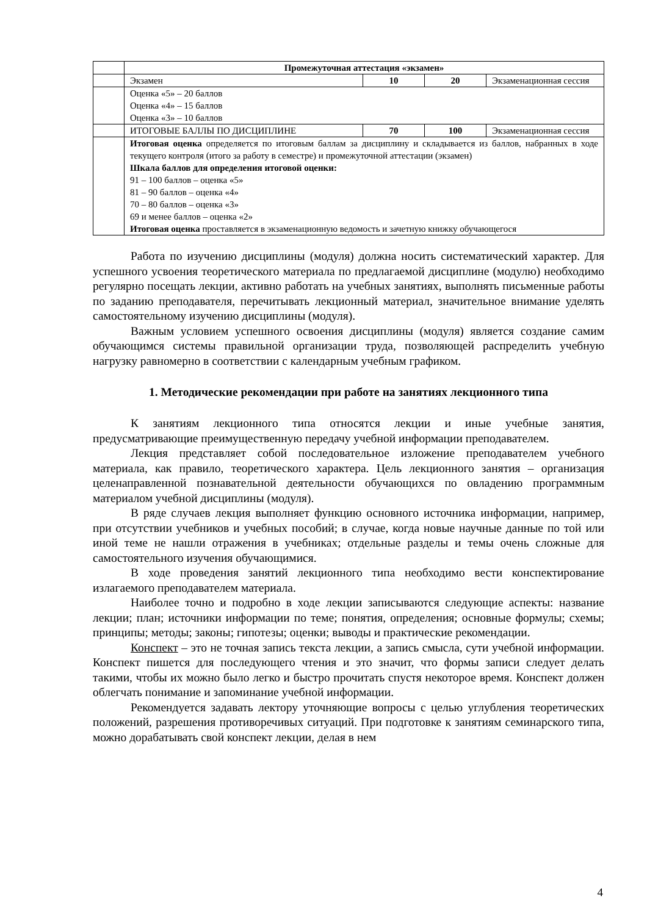| | Промежуточная аттестация «экзамен» | | | |
| | Экзамен | 10 | 20 | Экзаменационная сессия |
| | Оценка «5» – 20 баллов Оценка «4» – 15 баллов Оценка «3» – 10 баллов | | | |
| | ИТОГОВЫЕ БАЛЛЫ ПО ДИСЦИПЛИНЕ | 70 | 100 | Экзаменационная сессия |
| | Итоговая оценка определяется по итоговым баллам за дисциплину и складывается из баллов, набранных в ходе текущего контроля (итого за работу в семестре) и промежуточной аттестации (экзамен) Шкала баллов для определения итоговой оценки: 91 – 100 баллов – оценка «5» 81 – 90 баллов – оценка «4» 70 – 80 баллов – оценка «3» 69 и менее баллов – оценка «2» Итоговая оценка проставляется в экзаменационную ведомость и зачетную книжку обучающегося | | | |
Работа по изучению дисциплины (модуля) должна носить систематический характер. Для успешного усвоения теоретического материала по предлагаемой дисциплине (модулю) необходимо регулярно посещать лекции, активно работать на учебных занятиях, выполнять письменные работы по заданию преподавателя, перечитывать лекционный материал, значительное внимание уделять самостоятельному изучению дисциплины (модуля).
Важным условием успешного освоения дисциплины (модуля) является создание самим обучающимся системы правильной организации труда, позволяющей распределить учебную нагрузку равномерно в соответствии с календарным учебным графиком.
1. Методические рекомендации при работе на занятиях лекционного типа
К занятиям лекционного типа относятся лекции и иные учебные занятия, предусматривающие преимущественную передачу учебной информации преподавателем.
Лекция представляет собой последовательное изложение преподавателем учебного материала, как правило, теоретического характера. Цель лекционного занятия – организация целенаправленной познавательной деятельности обучающихся по овладению программным материалом учебной дисциплины (модуля).
В ряде случаев лекция выполняет функцию основного источника информации, например, при отсутствии учебников и учебных пособий; в случае, когда новые научные данные по той или иной теме не нашли отражения в учебниках; отдельные разделы и темы очень сложные для самостоятельного изучения обучающимися.
В ходе проведения занятий лекционного типа необходимо вести конспектирование излагаемого преподавателем материала.
Наиболее точно и подробно в ходе лекции записываются следующие аспекты: название лекции; план; источники информации по теме; понятия, определения; основные формулы; схемы; принципы; методы; законы; гипотезы; оценки; выводы и практические рекомендации.
Конспект – это не точная запись текста лекции, а запись смысла, сути учебной информации. Конспект пишется для последующего чтения и это значит, что формы записи следует делать такими, чтобы их можно было легко и быстро прочитать спустя некоторое время. Конспект должен облегчать понимание и запоминание учебной информации.
Рекомендуется задавать лектору уточняющие вопросы с целью углубления теоретических положений, разрешения противоречивых ситуаций. При подготовке к занятиям семинарского типа, можно дорабатывать свой конспект лекции, делая в нем
4